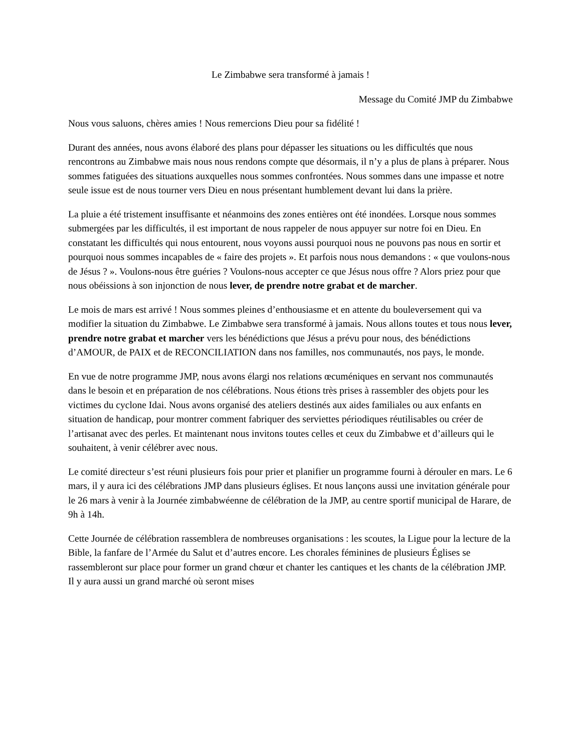Le Zimbabwe sera transformé à jamais !
Message du Comité JMP du Zimbabwe
Nous vous saluons, chères amies ! Nous remercions Dieu pour sa fidélité !
Durant des années, nous avons élaboré des plans pour dépasser les situations ou les difficultés que nous rencontrons au Zimbabwe mais nous nous rendons compte que désormais, il n’y a plus de plans à préparer. Nous sommes fatiguées des situations auxquelles nous sommes confrontées. Nous sommes dans une impasse et notre seule issue est de nous tourner vers Dieu en nous présentant humblement devant lui dans la prière.
La pluie a été tristement insuffisante et néanmoins des zones entières ont été inondées. Lorsque nous sommes submergées par les difficultés, il est important de nous rappeler de nous appuyer sur notre foi en Dieu. En constatant les difficultés qui nous entourent, nous voyons aussi pourquoi nous ne pouvons pas nous en sortir et pourquoi nous sommes incapables de « faire des projets ». Et parfois nous nous demandons : « que voulons-nous de Jésus ? ». Voulons-nous être guéries ? Voulons-nous accepter ce que Jésus nous offre ? Alors priez pour que nous obéissions à son injonction de nous lever, de prendre notre grabat et de marcher.
Le mois de mars est arrivé ! Nous sommes pleines d’enthousiasme et en attente du bouleversement qui va modifier la situation du Zimbabwe. Le Zimbabwe sera transformé à jamais. Nous allons toutes et tous nous lever, prendre notre grabat et marcher vers les bénédictions que Jésus a prévu pour nous, des bénédictions d’AMOUR, de PAIX et de RECONCILIATION dans nos familles, nos communautés, nos pays, le monde.
En vue de notre programme JMP, nous avons élargi nos relations œcuméniques en servant nos communautés dans le besoin et en préparation de nos célébrations. Nous étions très prises à rassembler des objets pour les victimes du cyclone Idai. Nous avons organisé des ateliers destinés aux aides familiales ou aux enfants en situation de handicap, pour montrer comment fabriquer des serviettes périodiques réutilisables ou créer de l’artisanat avec des perles. Et maintenant nous invitons toutes celles et ceux du Zimbabwe et d’ailleurs qui le souhaitent, à venir célébrer avec nous.
Le comité directeur s’est réuni plusieurs fois pour prier et planifier un programme fourni à dérouler en mars. Le 6 mars, il y aura ici des célébrations JMP dans plusieurs églises. Et nous lançons aussi une invitation générale pour le 26 mars à venir à la Journée zimbabwéenne de célébration de la JMP, au centre sportif municipal de Harare, de 9h à 14h.
Cette Journée de célébration rassemblera de nombreuses organisations : les scoutes, la Ligue pour la lecture de la Bible, la fanfare de l’Armée du Salut et d’autres encore. Les chorales féminines de plusieurs Églises se rassembleront sur place pour former un grand chœur et chanter les cantiques et les chants de la célébration JMP. Il y aura aussi un grand marché où seront mises